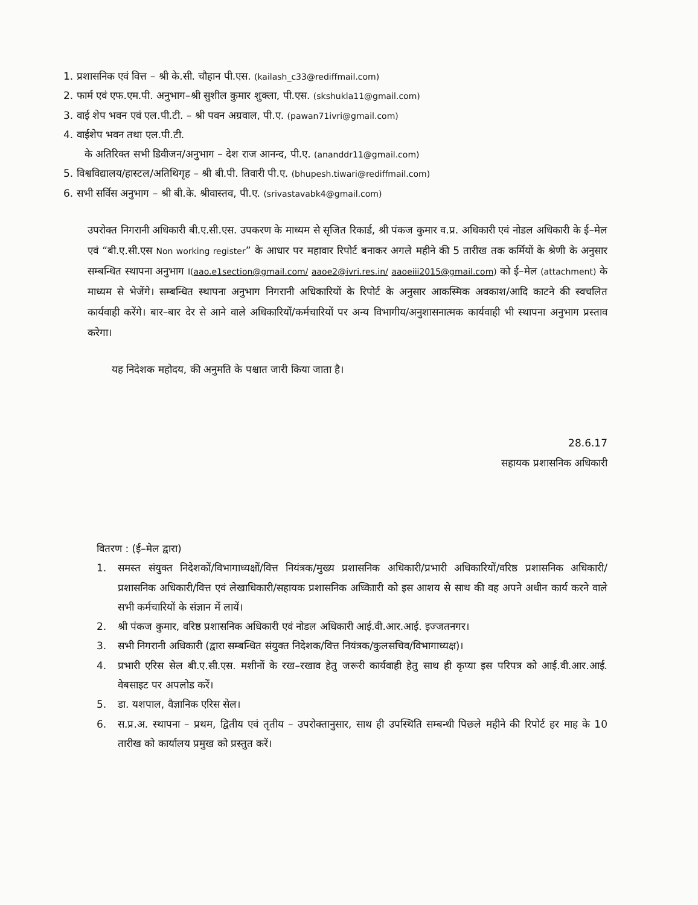1. प्रशासनिक एवं वित्त – श्री के.सी. चौहान पी.एस. (kailash_c33@rediffmail.com)
2. फार्म एवं एफ.एम.पी. अनुभाग–श्री सुशील कुमार शुक्ला, पी.एस. (skshukla11@gmail.com)
3. वाई शेप भवन एवं एल.पी.टी. – श्री पवन अग्रवाल, पी.ए. (pawan71ivri@gmail.com)
4. वाईशेप भवन तथा एल.पी.टी.
के अतिरिक्त सभी डिवीजन/अनुभाग – देश राज आनन्द, पी.ए. (ananddr11@gmail.com)
5. विश्वविद्यालय/हास्टल/अतिथिगृह – श्री बी.पी. तिवारी पी.ए. (bhupesh.tiwari@rediffmail.com)
6. सभी सर्विस अनुभाग – श्री बी.के. श्रीवास्तव, पी.ए. (srivastavabk4@gmail.com)
उपरोक्त निगरानी अधिकारी बी.ए.सी.एस. उपकरण के माध्यम से सृजित रिकार्ड, श्री पंकज कुमार व.प्र. अधिकारी एवं नोडल अधिकारी के ई–मेल एवं “बी.ए.सी.एस Non working register” के आधार पर महावार रिपोर्ट बनाकर अगले महीने की 5 तारीख तक कर्मियों के श्रेणी के अनुसार सम्बन्धित स्थापना अनुभाग I(aao.e1section@gmail.com/ aaoe2@ivri.res.in/ aaoeiii2015@gmail.com) को ई–मेल (attachment) के माध्यम से भेजेंगे। सम्बन्धित स्थापना अनुभाग निगरानी अधिकारियों के रिपोर्ट के अनुसार आकस्मिक अवकाश/आदि काटने की स्वचलित कार्यवाही करेंगे। बार–बार देर से आने वाले अधिकारियों/कर्मचारियों पर अन्य विभागीय/अनुशासनात्मक कार्यवाही भी स्थापना अनुभाग प्रस्ताव करेगा।
यह निदेशक महोदय, की अनुमति के पश्चात जारी किया जाता है।
28.6.17
सहायक प्रशासनिक अधिकारी
वितरण : (ई–मेल द्वारा)
1. समस्त संयुक्त निदेशकों/विभागाध्यक्षों/वित्त नियंत्रक/मुख्य प्रशासनिक अधिकारी/प्रभारी अधिकारियों/वरिष्ठ प्रशासनिक अधिकारी/प्रशासनिक अधिकारी/वित्त एवं लेखाधिकारी/सहायक प्रशासनिक अध्किाारी को इस आशय से साथ की वह अपने अधीन कार्य करने वाले सभी कर्मचारियों के संज्ञान में लायें।
2. श्री पंकज कुमार, वरिष्ठ प्रशासनिक अधिकारी एवं नोडल अधिकारी आई.वी.आर.आई. इज्जतनगर।
3. सभी निगरानी अधिकारी (द्वारा सम्बन्धित संयुक्त निदेशक/वित्त नियंत्रक/कुलसचिव/विभागाध्यक्ष)।
4. प्रभारी एरिस सेल बी.ए.सी.एस. मशीनों के रख–रखाव हेतु जरूरी कार्यवाही हेतु साथ ही कृप्या इस परिपत्र को आई.वी.आर.आई. वेबसाइट पर अपलोड करें।
5. डा. यशपाल, वैज्ञानिक एरिस सेल।
6. स.प्र.अ. स्थापना – प्रथम, द्वितीय एवं तृतीय – उपरोक्तानुसार, साथ ही उपस्थिति सम्बन्धी पिछले महीने की रिपोर्ट हर माह के 10 तारीख को कार्यालय प्रमुख को प्रस्तुत करें।